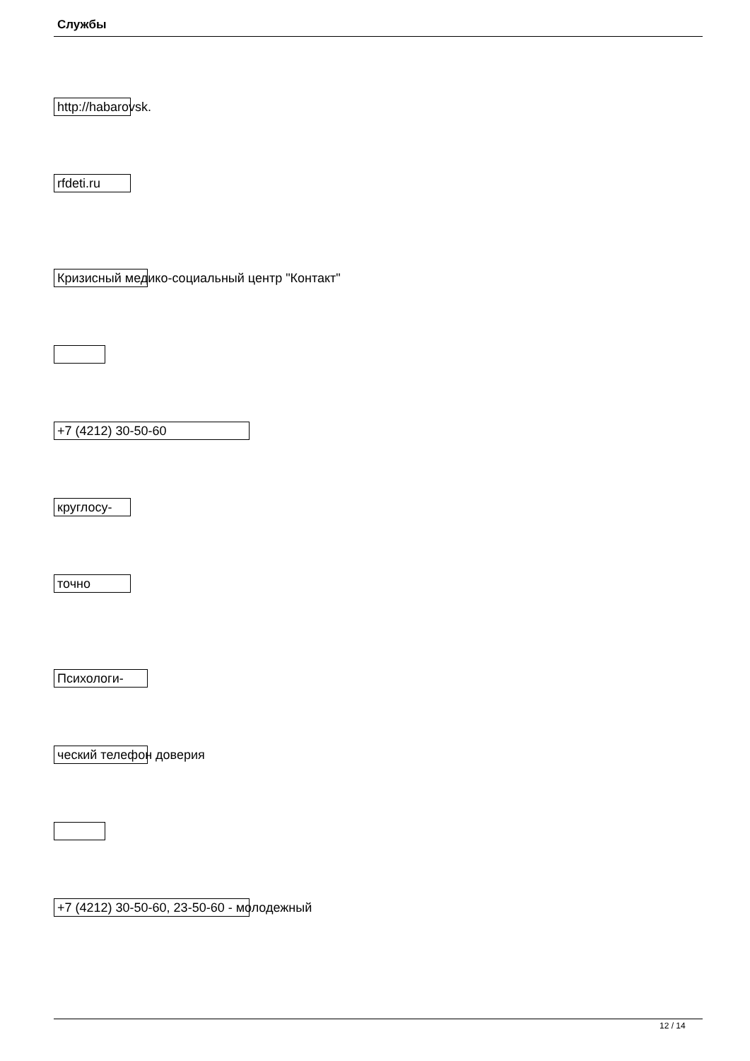Службы
http://habarovsk.
rfdeti.ru
Кризисный медико-социальный центр "Контакт"
+7 (4212) 30-50-60
круглосу-
точно
Психологи-
ческий телефон доверия
+7 (4212) 30-50-60, 23-50-60 - молодежный
12 / 14